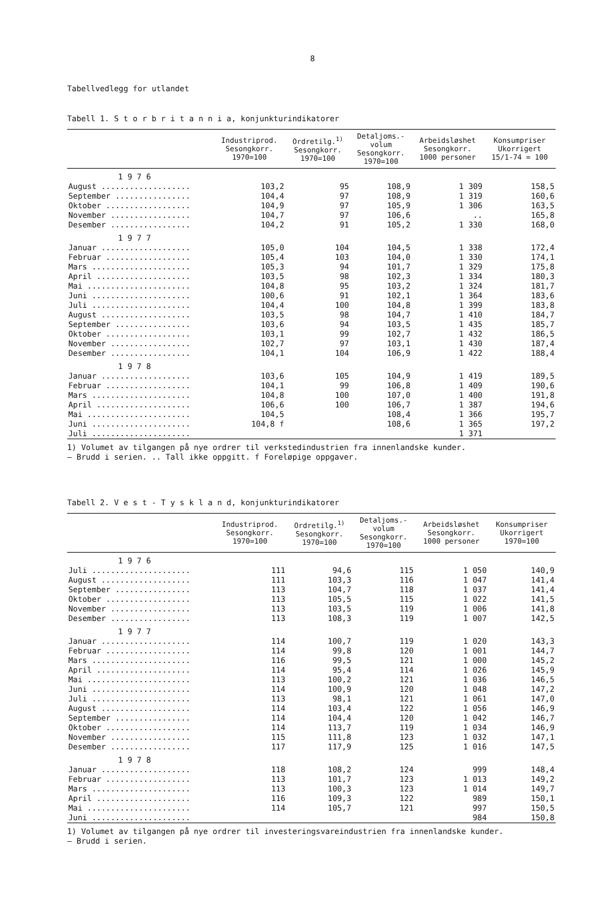8
Tabellvedlegg for utlandet
Tabell 1. S t o r b r i t a n n i a, konjunkturindikatorer
| | Industriprod. Sesongkorr. 1970=100 | Ordretilg.<sup>1)</sup> Sesongkorr. 1970=100 | Detaljoms.- volum Sesongkorr. 1970=100 | Arbeidsløshet Sesongkorr. 1000 personer | Konsumpriser Ukorrigert 15/1-74 = 100 |
| --- | --- | --- | --- | --- | --- |
| 1 9 7 6 | | | | | |
| August ................... | 103,2 | 95 | 108,9 | 1 309 | 158,5 |
| September ................ | 104,4 | 97 | 108,9 | 1 319 | 160,6 |
| Oktober .................. | 104,9 | 97 | 105,9 | 1 306 | 163,5 |
| November ................. | 104,7 | 97 | 106,6 | .. | 165,8 |
| Desember ................. | 104,2 | 91 | 105,2 | 1 330 | 168,0 |
| 1 9 7 7 | | | | | |
| Januar ................... | 105,0 | 104 | 104,5 | 1 338 | 172,4 |
| Februar .................. | 105,4 | 103 | 104,0 | 1 330 | 174,1 |
| Mars ..................... | 105,3 | 94 | 101,7 | 1 329 | 175,8 |
| April .................... | 103,5 | 98 | 102,3 | 1 334 | 180,3 |
| Mai ...................... | 104,8 | 95 | 103,2 | 1 324 | 181,7 |
| Juni ..................... | 100,6 | 91 | 102,1 | 1 364 | 183,6 |
| Juli ..................... | 104,4 | 100 | 104,8 | 1 399 | 183,8 |
| August ................... | 103,5 | 98 | 104,7 | 1 410 | 184,7 |
| September ................ | 103,6 | 94 | 103,5 | 1 435 | 185,7 |
| Oktober .................. | 103,1 | 99 | 102,7 | 1 432 | 186,5 |
| November ................. | 102,7 | 97 | 103,1 | 1 430 | 187,4 |
| Desember ................. | 104,1 | 104 | 106,9 | 1 422 | 188,4 |
| 1 9 7 8 | | | | | |
| Januar ................... | 103,6 | 105 | 104,9 | 1 419 | 189,5 |
| Februar .................. | 104,1 | 99 | 106,8 | 1 409 | 190,6 |
| Mars ..................... | 104,8 | 100 | 107,0 | 1 400 | 191,8 |
| April .................... | 106,6 | 100 | 106,7 | 1 387 | 194,6 |
| Mai ...................... | 104,5 | | 108,4 | 1 366 | 195,7 |
| Juni ..................... | 104,8 f | | 108,6 | 1 365 | 197,2 |
| Juli ..................... | | | | 1 371 | |
1) Volumet av tilgangen på nye ordrer til verkstedindustrien fra innenlandske kunder.
— Brudd i serien. .. Tall ikke oppgitt. f Foreløpige oppgaver.
Tabell 2. V e s t - T y s k l a n d, konjunkturindikatorer
| | Industriprod. Sesongkorr. 1970=100 | Ordretilg.<sup>1)</sup> Sesongkorr. 1970=100 | Detaljoms.- volum Sesongkorr. 1970=100 | Arbeidsløshet Sesongkorr. 1000 personer | Konsumpriser Ukorrigert 1970=100 |
| --- | --- | --- | --- | --- | --- |
| 1 9 7 6 | | | | | |
| Juli ..................... | 111 | 94,6 | 115 | 1 050 | 140,9 |
| August ................... | 111 | 103,3 | 116 | 1 047 | 141,4 |
| September ................ | 113 | 104,7 | 118 | 1 037 | 141,4 |
| Oktober .................. | 113 | 105,5 | 115 | 1 022 | 141,5 |
| November ................. | 113 | 103,5 | 119 | 1 006 | 141,8 |
| Desember ................. | 113 | 108,3 | 119 | 1 007 | 142,5 |
| 1 9 7 7 | | | | | |
| Januar ................... | 114 | 100,7 | 119 | 1 020 | 143,3 |
| Februar .................. | 114 | 99,8 | 120 | 1 001 | 144,7 |
| Mars ..................... | 116 | 99,5 | 121 | 1 000 | 145,2 |
| April .................... | 114 | 95,4 | 114 | 1 026 | 145,9 |
| Mai ...................... | 113 | 100,2 | 121 | 1 036 | 146,5 |
| Juni ..................... | 114 | 100,9 | 120 | 1 048 | 147,2 |
| Juli ..................... | 113 | 98,1 | 121 | 1 061 | 147,0 |
| August ................... | 114 | 103,4 | 122 | 1 056 | 146,9 |
| September ................ | 114 | 104,4 | 120 | 1 042 | 146,7 |
| Oktober .................. | 114 | 113,7 | 119 | 1 034 | 146,9 |
| November ................. | 115 | 111,8 | 123 | 1 032 | 147,1 |
| Desember ................. | 117 | 117,9 | 125 | 1 016 | 147,5 |
| 1 9 7 8 | | | | | |
| Januar ................... | 118 | 108,2 | 124 | 999 | 148,4 |
| Februar .................. | 113 | 101,7 | 123 | 1 013 | 149,2 |
| Mars ..................... | 113 | 100,3 | 123 | 1 014 | 149,7 |
| April .................... | 116 | 109,3 | 122 | 989 | 150,1 |
| Mai ...................... | 114 | 105,7 | 121 | 997 | 150,5 |
| Juni ..................... | | | | 984 | 150,8 |
1) Volumet av tilgangen på nye ordrer til investeringsvareindustrien fra innenlandske kunder.
— Brudd i serien.